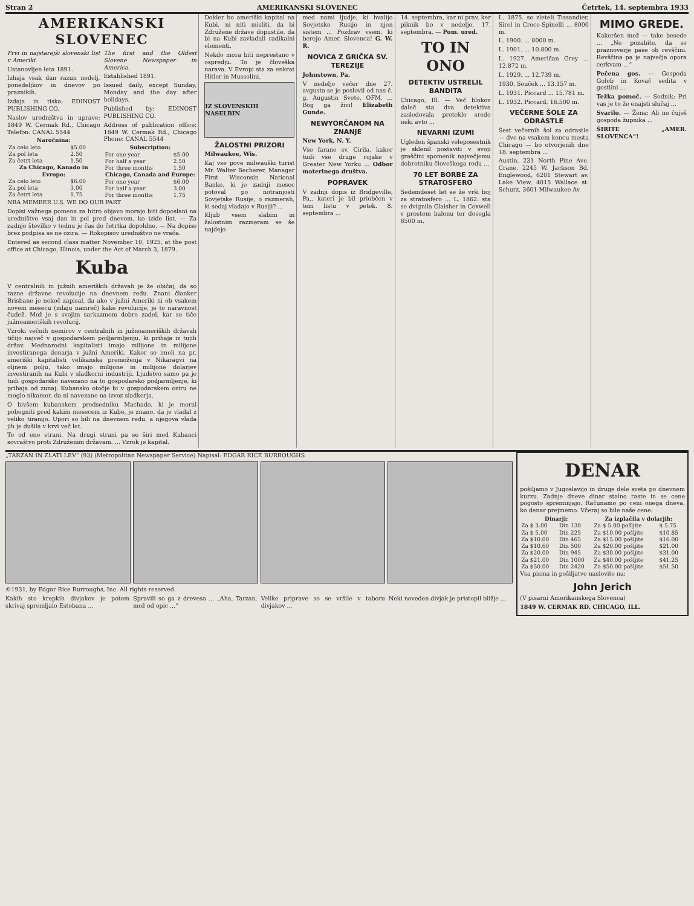Stran 2 AMERIKANSKI SLOVENEC Četrtek, 14. septembra 1933
AMERIKANSKI SLOVENEC
Prvi in najstarejši slovenski list v Ameriki.
Ustanovljen leta 1891.
Izhaja vsak dan razun nedelj, ponedeljkov in dnevov po praznikih.
Izdaja in tiska: EDINOST PUBLISHING CO.
Naslov uredništva in uprave: 1849 W. Cermak Rd., Chicago Telefon: CANAL 5544
| Naročnina: | |
| --- | --- |
| Za celo leto | $5.00 |
| Za pol leta | 2.50 |
| Za četrt leta | 1.50 |
| Za Chicago, Kanado in Evropo: | |
| Za celo leto | $6.00 |
| Za pol leta | 3.00 |
| Za četrt leta | 1.75 |
The first and the Oldest Slovene Newspaper in America.
Established 1891.
Issued daily, except Sunday, Monday and the day after holidays.
Published by: EDINOST PUBLISHING CO.
Address of publication office: 1849 W. Cermak Rd., Chicago Phone: CANAL 5544
| Subscription: | |
| --- | --- |
| For one year | $5.00 |
| For half a year | 2.50 |
| For three months | 1.50 |
| Chicago, Canada and Europe: | |
| For one year | $6.00 |
| For half a year | 3.00 |
| For three months | 1.75 |
NRA MEMBER U.S. WE DO OUR PART
Dopisi važnega pomena za hitro objavo morajo biti doposlani na uredništvo vsaj dan in pol pred dnevom, ko izide list. — Za zadnjo številko v tednu je čas do četrtka dopoldne. — Na dopise brez podpisa se ne ozira. — Rokopisov uredništvo ne vrača.
Entered as second class matter November 10, 1925, at the post office at Chicago, Illinois, under the Act of March 3, 1879.
Kuba
V centralnih in južnih ameriških državah je že običaj, da so razne državne revolucije na dnevnem redu. Znani članker Brisbane je nekoč zapisal, da ako v južni Ameriki ni ob vsakem novem mesecu (mlaju namreč) kake revolucije, je to naravnost čudež. Mož je s svojim sarkazmom dobro zadel, kar se tiče južnoameriških revolucij.
Vzroki večnih nemirov v centralnih in južnoameriških državah tičijo največ v gospodarskem podjarmljenju, ki prihaja iz tujih držav. Mednarodni kapitalisti imajo milijone in milijone investiranega denarja v južni Ameriki. Kakor so imeli na pr. ameriški kapitalisti velikanska premoženja v Nikaragvi na oljnem polju, tako imajo milijone in milijone dolarjev investiranih na Kubi v sladkorni industriji. Ljudstvo samo pa je tudi gospodarsko navezano na to gospodarsko podjarmljenje, ki prihaja od zunaj. Kubansko otočje bi v gospodarskem oziru ne moglo nikamor, da ni navezano na izvoz sladkorja.
O bivšem kubanskem predsedniku Machado, ki je moral pobegniti pred kakim mesecem iz Kube, je znano, da je vladal z veliko tiranijo. Upori so bili na dnevnem redu, a njegova vlada jih je dušila v krvi več let.
To od ene strani. Na drugi strani pa se širi med Kubanci sovraštvo proti Združenim državam. ... Vzrok je kapital.
Dokler bo ameriški kapital na Kubi, ni niti misliti, da bi Združene države dopustile, da bi na Kubi zavladali radikalni elementi.
Nekdo mora biti neprestano v ospredju. To je človeška narava. V Evropi sta za enkrat Hitler in Mussolini.
IZ SLOVENSKIH NASELBIN
ŽALOSTNI PRIZORI
Milwaukee, Wis.
Kaj vse pove milwauški turist Mr. Walter Becherer, Manager First Wisconsin National Banke, ki je zadnji mesec potoval po notranjosti Sovjetske Rusije, o razmerah, ki sedaj vladajo v Rusiji? ...
Kljub vsem slabim in žalostnim razmeram se še najdejo
med nami ljudje, ki hvalijo Sovjetsko Rusijo in njen sistem ... Pozdrav vsem, ki berejo Amer. Slovenca! G. W. R.
NOVICA Z GRIČKA SV. TEREZIJE
Johnstown, Pa.
V nedeljo večer dne 27. avgusta se je poslovil od nas č. g. Augustin Svete, OFM. ... Bog ga živi! Elizabeth Gunde.
NEWYORČANOM NA ZNANJE
New York, N. Y.
Vse farane sv. Cirila, kakor tudi vse druge rojake v Greater New Yorku ... Odbor materinega društva.
POPRAVEK
V zadnji dopis iz Bridgeville, Pa., kateri je bil priobčen v tem listu v petek, 8. septembra ...
14. septembra, kar ni prav, ker piknik bo v nedeljo, 17. septembra. — Pom. ured.
TO IN ONO
DETEKTIV USTRELIL BANDITA
Chicago, Ill. — Več blokov daleč sta dva detektiva zasledovala preteklo sredo neki avto ...
NEVARNI IZUMI
Ugleden španski veleposestnik je sklenil postaviti v svoji graščini spomenik največjemu dobrotniku človeškega rodu ...
70 LET BORBE ZA STRATOSFERO
Sedemdeset let se že vrši boj za stratosfero ... L. 1862. sta se dvignila Glaisher in Coxwell v prostem balonu ter dosegla 8500 m.
L. 1875. so zleteli Tissandier, Sirel in Croce-Spinelli ... 8000 m.
L. 1900. ... 8000 m.
L. 1901. ... 10.800 m.
L. 1927. Američan Grey ... 12.872 m.
L. 1929. ... 12.739 m.
1930. Souček ... 13.157 m.
L. 1931. Piccard ... 15.781 m.
L. 1932. Piccard, 16.500 m.
VEČERNE ŠOLE ZA ODRASTLE
Šest večernih šol za odrastle — dve na vsakem koncu mesta Chicago — bo otvorjenih dne 18. septembra ...
Austin, 231 North Pine Ave. Crane, 2245 W. Jackson Bd. Englewood, 6201 Stewart av. Lake View, 4015 Wallace st. Schurz, 3601 Milwaukee Av.
MIMO GREDE.
Kakoršen mož — take besede ... „Ne pozabite, da se praznoverje pase ob revščini. Revščina pa je največja opora cerkvam ...“
Pečena gos. — Gospoda Golob in Kovač sedita v gostilni ...
Težka pomoč. — Sodnik: Pri vas je to že enajsti slučaj ...
Svarilo. — Žena: Ali ne čuješ gospoda župnika ...
ŠIRITE „AMER. SLOVENCA“!
„TARZAN IN ZLATI LEV“ (93) (Metropolitan Newspaper Service) Napisal: EDGAR RICE BURROUGHS
©1931, by Edgar Rice Burroughs, Inc. All rights reserved.
Kakih sto krepkih divjakov je potem skrivaj spremljalo Estebana ...
Spravili so ga z drevesa ... „Aha, Tarzan, mož od opic ...“
Velike priprave so se vršile v taboru divjakov ...
Neki noveden divjak je pristopil bližje ...
DENAR
pošiljamo v Jugoslavijo in druge dele sveta po dnevnem kurzu. Zadnje dneve dinar stalno raste in se cene pogosto spreminjajo. Računamo po ceni onega dneva, ko denar prejmemo. Včeraj so bile naše cene:
| Dinarji: | | Za izplačila v dolarjih: | |
| --- | --- | --- | --- |
| Za $ 3.00 | Din 130 | Za $ 5.00 pošljite | $ 5.75 |
| Za $ 5.00 | Din 225 | Za $10.00 pošljite | $10.85 |
| Za $10.00 | Din 465 | Za $15.00 pošljite | $16.00 |
| Za $10.60 | Din 500 | Za $20.00 pošljite | $21.00 |
| Za $20.00 | Din 945 | Za $30.00 pošljite | $31.00 |
| Za $21.00 | Din 1000 | Za $40.00 pošljite | $41.25 |
| Za $50.00 | Din 2420 | Za $50.00 pošljite | $51.50 |
Vsa pisma in pošiljatve naslovite na:
John Jerich
(V pisarni Amerikanskega Slovenca)
1849 W. CERMAK RD. CHICAGO, ILL.